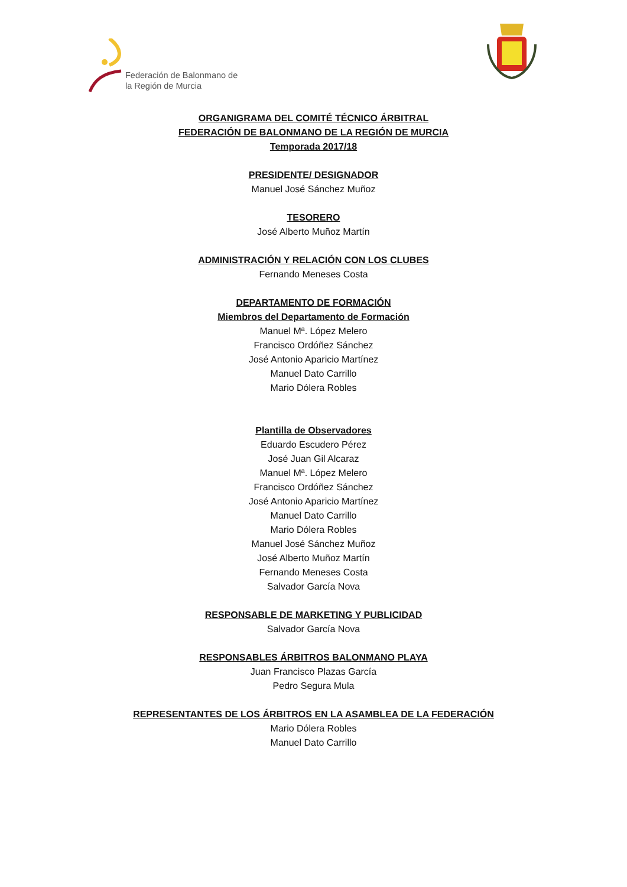Federación de Balonmano de
la Región de Murcia
ORGANIGRAMA DEL COMITÉ TÉCNICO ÁRBITRAL
FEDERACIÓN DE BALONMANO DE LA REGIÓN DE MURCIA
Temporada 2017/18
PRESIDENTE/ DESIGNADOR
Manuel José Sánchez Muñoz
TESORERO
José Alberto Muñoz Martín
ADMINISTRACIÓN Y RELACIÓN CON LOS CLUBES
Fernando Meneses Costa
DEPARTAMENTO DE FORMACIÓN
Miembros del Departamento de Formación
Manuel Mª. López Melero
Francisco Ordóñez Sánchez
José Antonio Aparicio Martínez
Manuel Dato Carrillo
Mario Dólera Robles
Plantilla de Observadores
Eduardo Escudero Pérez
José Juan Gil Alcaraz
Manuel Mª. López Melero
Francisco Ordóñez Sánchez
José Antonio Aparicio Martínez
Manuel Dato Carrillo
Mario Dólera Robles
Manuel José Sánchez Muñoz
José Alberto Muñoz Martín
Fernando Meneses Costa
Salvador García Nova
RESPONSABLE DE MARKETING Y PUBLICIDAD
Salvador García Nova
RESPONSABLES ÁRBITROS BALONMANO PLAYA
Juan Francisco Plazas García
Pedro Segura Mula
REPRESENTANTES DE LOS ÁRBITROS EN LA ASAMBLEA DE LA FEDERACIÓN
Mario Dólera Robles
Manuel Dato Carrillo